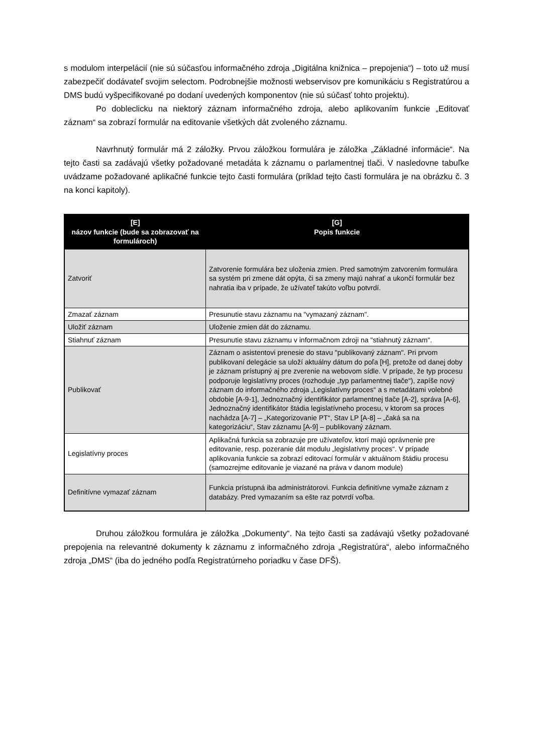s modulom interpelácií (nie sú súčasťou informačného zdroja „Digitálna knižnica – prepojenia“) – toto už musí zabezpečiť dodávateľ svojim selectom. Podrobnejšie možnosti webservisov pre komunikáciu s Registratúrou a DMS budú vyšpecifikované po dodaní uvedených komponentov (nie sú súčasť tohto projektu).
Po dobleclicku na niektorý záznam informačného zdroja, alebo aplikovaním funkcie „Editovať záznam“ sa zobrazí formulár na editovanie všetkých dát zvoleného záznamu.
Navrhnutý formulár má 2 záložky. Prvou záložkou formulára je záložka „Základné informácie“. Na tejto časti sa zadávajú všetky požadované metadáta k záznamu o parlamentnej tlači. V nasledovne tabuľke uvádzame požadované aplikačné funkcie tejto časti formulára (príklad tejto časti formulára je na obrázku č. 3 na konci kapitoly).
| [E] názov funkcie (bude sa zobrazovať na formulároch) | [G] Popis funkcie |
| --- | --- |
| Zatvoriť | Zatvorenie formulára bez uloženia zmien. Pred samotným zatvorením formulára sa systém pri zmene dát opýta, či sa zmeny majú nahrať a ukončí formulár bez nahratia iba v prípade, že užívateľ takúto voľbu potvrdí. |
| Zmazať záznam | Presunutie stavu záznamu na "vymazaný záznam". |
| Uložiť záznam | Uloženie zmien dát do záznamu. |
| Stiahnuť záznam | Presunutie stavu záznamu v informačnom zdroji na "stiahnutý záznam". |
| Publikovať | Záznam o asistentovi prenesie do stavu "publikovaný záznam". Pri prvom publikovaní delegácie sa uloží aktuálny dátum do poľa [H], pretože od danej doby je záznam prístupný aj pre zverenie na webovom sídle. V prípade, že typ procesu podporuje legislatívny proces (rozhoduje „typ parlamentnej tlače“), zapíše nový záznam do informačného zdroja „Legislatívny proces“ a s metadátami volebné obdobie [A-9-1], Jednoznačný identifikátor parlamentnej tlače [A-2], správa [A-6], Jednoznačný identifikátor štádia legislatívneho procesu, v ktorom sa proces nachádza [A-7] – „Kategorizovanie PT“, Stav LP [A-8] – „čaká sa na kategorizáciu“, Stav záznamu [A-9] – publikovaný záznam. |
| Legislatívny proces | Aplikačná funkcia sa zobrazuje pre užívateľov, ktorí majú oprávnenie pre editovanie, resp. pozeranie dát modulu „legislatívny proces“. V prípade aplikovania funkcie sa zobrazí editovací formulár v aktuálnom štádiu procesu (samozrejme editovanie je viazané na práva v danom module) |
| Definitívne vymazať záznam | Funkcia prístupná iba administrátorovi. Funkcia definitívne vymaže záznam z databázy. Pred vymazaním sa ešte raz potvrdí voľba. |
Druhou záložkou formulára je záložka „Dokumenty“. Na tejto časti sa zadávajú všetky požadované prepojenia na relevantné dokumenty k záznamu z informačného zdroja „Registratúra“, alebo informačného zdroja „DMS“ (iba do jedného podľa Registratúrneho poriadku v čase DFŠ).